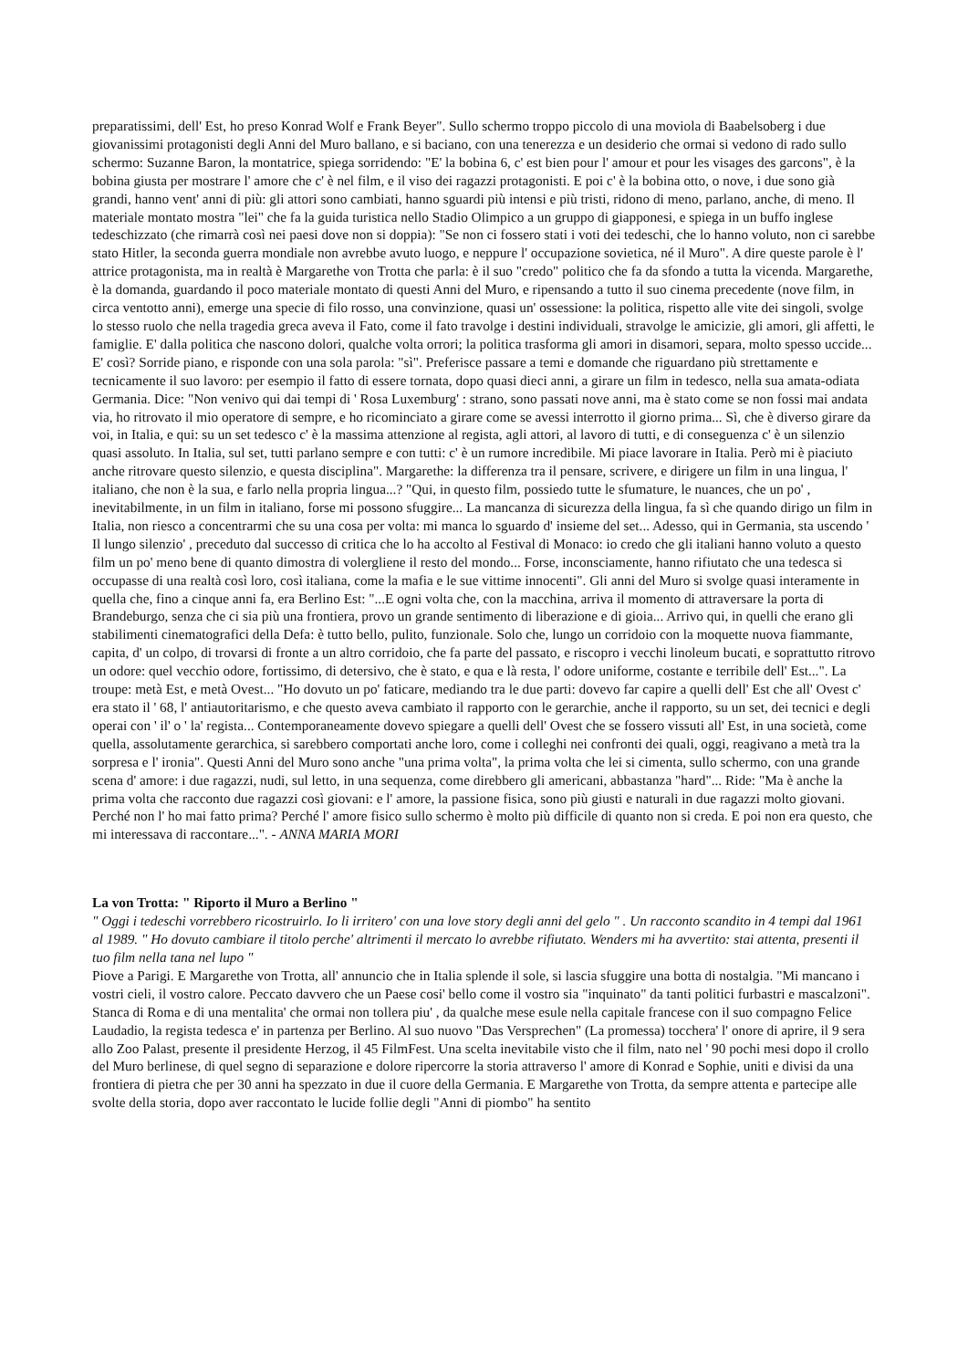preparatissimi, dell' Est, ho preso Konrad Wolf e Frank Beyer". Sullo schermo troppo piccolo di una moviola di Baabelsoberg i due giovanissimi protagonisti degli Anni del Muro ballano, e si baciano, con una tenerezza e un desiderio che ormai si vedono di rado sullo schermo: Suzanne Baron, la montatrice, spiega sorridendo: "E' la bobina 6, c' est bien pour l' amour et pour les visages des garcons", è la bobina giusta per mostrare l' amore che c' è nel film, e il viso dei ragazzi protagonisti. E poi c' è la bobina otto, o nove, i due sono già grandi, hanno vent' anni di più: gli attori sono cambiati, hanno sguardi più intensi e più tristi, ridono di meno, parlano, anche, di meno. Il materiale montato mostra "lei" che fa la guida turistica nello Stadio Olimpico a un gruppo di giapponesi, e spiega in un buffo inglese tedeschizzato (che rimarrà così nei paesi dove non si doppia): "Se non ci fossero stati i voti dei tedeschi, che lo hanno voluto, non ci sarebbe stato Hitler, la seconda guerra mondiale non avrebbe avuto luogo, e neppure l' occupazione sovietica, né il Muro". A dire queste parole è l' attrice protagonista, ma in realtà è Margarethe von Trotta che parla: è il suo "credo" politico che fa da sfondo a tutta la vicenda. Margarethe, è la domanda, guardando il poco materiale montato di questi Anni del Muro, e ripensando a tutto il suo cinema precedente (nove film, in circa ventotto anni), emerge una specie di filo rosso, una convinzione, quasi un' ossessione: la politica, rispetto alle vite dei singoli, svolge lo stesso ruolo che nella tragedia greca aveva il Fato, come il fato travolge i destini individuali, stravolge le amicizie, gli amori, gli affetti, le famiglie. E' dalla politica che nascono dolori, qualche volta orrori; la politica trasforma gli amori in disamori, separa, molto spesso uccide... E' così? Sorride piano, e risponde con una sola parola: "sì". Preferisce passare a temi e domande che riguardano più strettamente e tecnicamente il suo lavoro: per esempio il fatto di essere tornata, dopo quasi dieci anni, a girare un film in tedesco, nella sua amata-odiata Germania. Dice: "Non venivo qui dai tempi di ' Rosa Luxemburg' : strano, sono passati nove anni, ma è stato come se non fossi mai andata via, ho ritrovato il mio operatore di sempre, e ho ricominciato a girare come se avessi interrotto il giorno prima... Sì, che è diverso girare da voi, in Italia, e qui: su un set tedesco c' è la massima attenzione al regista, agli attori, al lavoro di tutti, e di conseguenza c' è un silenzio quasi assoluto. In Italia, sul set, tutti parlano sempre e con tutti: c' è un rumore incredibile. Mi piace lavorare in Italia. Però mi è piaciuto anche ritrovare questo silenzio, e questa disciplina". Margarethe: la differenza tra il pensare, scrivere, e dirigere un film in una lingua, l' italiano, che non è la sua, e farlo nella propria lingua...? "Qui, in questo film, possiedo tutte le sfumature, le nuances, che un po' , inevitabilmente, in un film in italiano, forse mi possono sfuggire... La mancanza di sicurezza della lingua, fa sì che quando dirigo un film in Italia, non riesco a concentrarmi che su una cosa per volta: mi manca lo sguardo d' insieme del set... Adesso, qui in Germania, sta uscendo ' Il lungo silenzio' , preceduto dal successo di critica che lo ha accolto al Festival di Monaco: io credo che gli italiani hanno voluto a questo film un po' meno bene di quanto dimostra di volergliene il resto del mondo... Forse, inconsciamente, hanno rifiutato che una tedesca si occupasse di una realtà così loro, così italiana, come la mafia e le sue vittime innocenti". Gli anni del Muro si svolge quasi interamente in quella che, fino a cinque anni fa, era Berlino Est: "...E ogni volta che, con la macchina, arriva il momento di attraversare la porta di Brandeburgo, senza che ci sia più una frontiera, provo un grande sentimento di liberazione e di gioia... Arrivo qui, in quelli che erano gli stabilimenti cinematografici della Defa: è tutto bello, pulito, funzionale. Solo che, lungo un corridoio con la moquette nuova fiammante, capita, d' un colpo, di trovarsi di fronte a un altro corridoio, che fa parte del passato, e riscopro i vecchi linoleum bucati, e soprattutto ritrovo un odore: quel vecchio odore, fortissimo, di detersivo, che è stato, e qua e là resta, l' odore uniforme, costante e terribile dell' Est...". La troupe: metà Est, e metà Ovest... "Ho dovuto un po' faticare, mediando tra le due parti: dovevo far capire a quelli dell' Est che all' Ovest c' era stato il ' 68, l' antiautoritarismo, e che questo aveva cambiato il rapporto con le gerarchie, anche il rapporto, su un set, dei tecnici e degli operai con ' il' o ' la' regista... Contemporaneamente dovevo spiegare a quelli dell' Ovest che se fossero vissuti all' Est, in una società, come quella, assolutamente gerarchica, si sarebbero comportati anche loro, come i colleghi nei confronti dei quali, oggi, reagivano a metà tra la sorpresa e l' ironia". Questi Anni del Muro sono anche "una prima volta", la prima volta che lei si cimenta, sullo schermo, con una grande scena d' amore: i due ragazzi, nudi, sul letto, in una sequenza, come direbbero gli americani, abbastanza "hard"... Ride: "Ma è anche la prima volta che racconto due ragazzi così giovani: e l' amore, la passione fisica, sono più giusti e naturali in due ragazzi molto giovani. Perché non l' ho mai fatto prima? Perché l' amore fisico sullo schermo è molto più difficile di quanto non si creda. E poi non era questo, che mi interessava di raccontare...". - ANNA MARIA MORI
La von Trotta: " Riporto il Muro a Berlino "
" Oggi i tedeschi vorrebbero ricostruirlo. Io li irritero' con una love story degli anni del gelo " . Un racconto scandito in 4 tempi dal 1961 al 1989. " Ho dovuto cambiare il titolo perche' altrimenti il mercato lo avrebbe rifiutato. Wenders mi ha avvertito: stai attenta, presenti il tuo film nella tana nel lupo "
Piove a Parigi. E Margarethe von Trotta, all' annuncio che in Italia splende il sole, si lascia sfuggire una botta di nostalgia. "Mi mancano i vostri cieli, il vostro calore. Peccato davvero che un Paese cosi' bello come il vostro sia "inquinato" da tanti politici furbastri e mascalzoni". Stanca di Roma e di una mentalita' che ormai non tollera piu' , da qualche mese esule nella capitale francese con il suo compagno Felice Laudadio, la regista tedesca e' in partenza per Berlino. Al suo nuovo "Das Versprechen" (La promessa) tocchera' l' onore di aprire, il 9 sera allo Zoo Palast, presente il presidente Herzog, il 45 FilmFest. Una scelta inevitabile visto che il film, nato nel ' 90 pochi mesi dopo il crollo del Muro berlinese, di quel segno di separazione e dolore ripercorre la storia attraverso l' amore di Konrad e Sophie, uniti e divisi da una frontiera di pietra che per 30 anni ha spezzato in due il cuore della Germania. E Margarethe von Trotta, da sempre attenta e partecipe alle svolte della storia, dopo aver raccontato le lucide follie degli "Anni di piombo" ha sentito